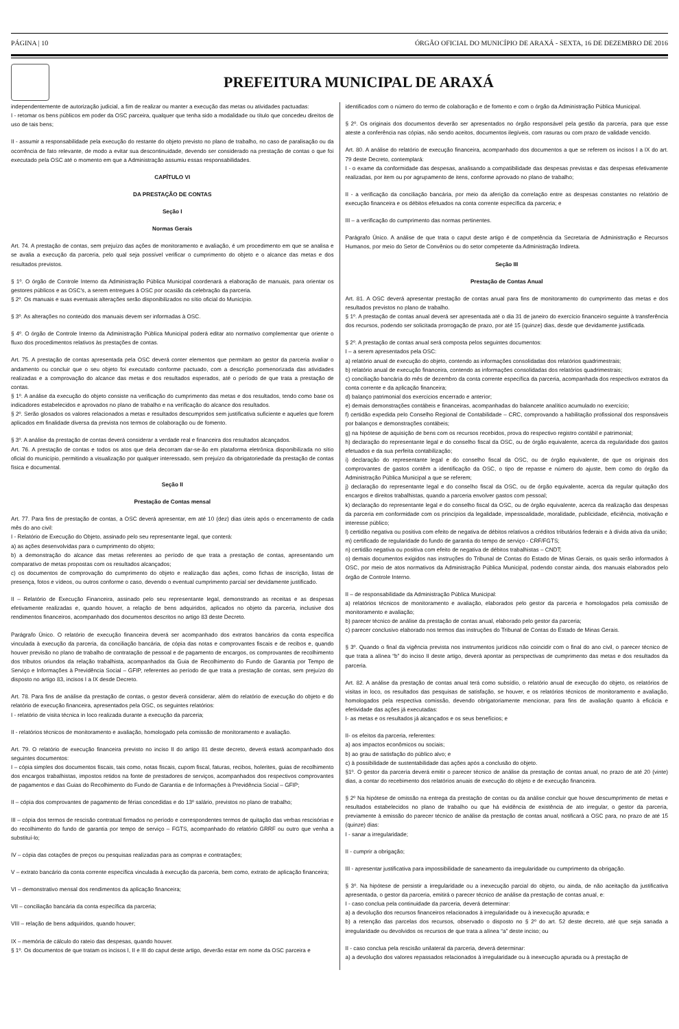PÁGINA | 10 ÓRGÃO OFICIAL DO MUNICÍPIO DE ARAXÁ - SEXTA, 16 DE DEZEMBRO DE 2016
PREFEITURA MUNICIPAL DE ARAXÁ
independentemente de autorização judicial, a fim de realizar ou manter a execução das metas ou atividades pactuadas:
I - retomar os bens públicos em poder da OSC parceira, qualquer que tenha sido a modalidade ou título que concedeu direitos de uso de tais bens;
II - assumir a responsabilidade pela execução do restante do objeto previsto no plano de trabalho, no caso de paralisação ou da ocorrência de fato relevante, de modo a evitar sua descontinuidade, devendo ser considerado na prestação de contas o que foi executado pela OSC até o momento em que a Administração assumiu essas responsabilidades.
CAPÍTULO VI
DA PRESTAÇÃO DE CONTAS
Seção I
Normas Gerais
Art. 74. A prestação de contas, sem prejuízo das ações de monitoramento e avaliação, é um procedimento em que se analisa e se avalia a execução da parceria, pelo qual seja possível verificar o cumprimento do objeto e o alcance das metas e dos resultados previstos.
§ 1º. O órgão de Controle Interno da Administração Pública Municipal coordenará a elaboração de manuais, para orientar os gestores públicos e as OSC's, a serem entregues à OSC por ocasião da celebração da parceria.
§ 2º. Os manuais e suas eventuais alterações serão disponibilizados no sítio oficial do Município.
§ 3º. As alterações no conteúdo dos manuais devem ser informadas à OSC.
§ 4º. O órgão de Controle Interno da Administração Pública Municipal poderá editar ato normativo complementar que oriente o fluxo dos procedimentos relativos às prestações de contas.
Art. 75. A prestação de contas apresentada pela OSC deverá conter elementos que permitam ao gestor da parceria avaliar o andamento ou concluir que o seu objeto foi executado conforme pactuado, com a descrição pormenorizada das atividades realizadas e a comprovação do alcance das metas e dos resultados esperados, até o período de que trata a prestação de contas.
§ 1º. A análise da execução do objeto consiste na verificação do cumprimento das metas e dos resultados, tendo como base os indicadores estabelecidos e aprovados no plano de trabalho e na verificação do alcance dos resultados.
§ 2º. Serão glosados os valores relacionados a metas e resultados descumpridos sem justificativa suficiente e aqueles que forem aplicados em finalidade diversa da prevista nos termos de colaboração ou de fomento.
§ 3º. A análise da prestação de contas deverá considerar a verdade real e financeira dos resultados alcançados.
Art. 76. A prestação de contas e todos os atos que dela decorram dar-se-ão em plataforma eletrônica disponibilizada no sítio oficial do município, permitindo a visualização por qualquer interessado, sem prejuízo da obrigatoriedade da prestação de contas física e documental.
Seção II
Prestação de Contas mensal
Art. 77. Para fins de prestação de contas, a OSC deverá apresentar, em até 10 (dez) dias úteis após o encerramento de cada mês do ano civil:
I - Relatório de Execução do Objeto, assinado pelo seu representante legal, que conterá:
a) as ações desenvolvidas para o cumprimento do objeto;
b) a demonstração do alcance das metas referentes ao período de que trata a prestação de contas, apresentando um comparativo de metas propostas com os resultados alcançados;
c) os documentos de comprovação do cumprimento do objeto e realização das ações, como fichas de inscrição, listas de presença, fotos e vídeos, ou outros conforme o caso, devendo o eventual cumprimento parcial ser devidamente justificado.
II – Relatório de Execução Financeira, assinado pelo seu representante legal, demonstrando as receitas e as despesas efetivamente realizadas e, quando houver, a relação de bens adquiridos, aplicados no objeto da parceria, inclusive dos rendimentos financeiros, acompanhado dos documentos descritos no artigo 83 deste Decreto.
Parágrafo Único. O relatório de execução financeira deverá ser acompanhado dos extratos bancários da conta específica vinculada à execução da parceria, da conciliação bancária, de cópia das notas e comprovantes fiscais e de recibos e, quando houver previsão no plano de trabalho de contratação de pessoal e de pagamento de encargos, os comprovantes de recolhimento dos tributos oriundos da relação trabalhista, acompanhados da Guia de Recolhimento do Fundo de Garantia por Tempo de Serviço e Informações à Previdência Social – GFIP, referentes ao período de que trata a prestação de contas, sem prejuízo do disposto no artigo 83, incisos I a IX desde Decreto.
Art. 78. Para fins de análise da prestação de contas, o gestor deverá considerar, além do relatório de execução do objeto e do relatório de execução financeira, apresentados pela OSC, os seguintes relatórios:
I - relatório de visita técnica in loco realizada durante a execução da parceria;
II - relatórios técnicos de monitoramento e avaliação, homologado pela comissão de monitoramento e avaliação.
Art. 79. O relatório de execução financeira previsto no inciso II do artigo 81 deste decreto, deverá estará acompanhado dos seguintes documentos:
I – cópia simples dos documentos fiscais, tais como, notas fiscais, cupom fiscal, faturas, recibos, holerites, guias de recolhimento dos encargos trabalhistas, impostos retidos na fonte de prestadores de serviços, acompanhados dos respectivos comprovantes de pagamentos e das Guias do Recolhimento do Fundo de Garantia e de Informações à Previdência Social – GFIP;
II – cópia dos comprovantes de pagamento de férias concedidas e do 13º salário, previstos no plano de trabalho;
III – cópia dos termos de rescisão contratual firmados no período e correspondentes termos de quitação das verbas rescisórias e do recolhimento do fundo de garantia por tempo de serviço – FGTS, acompanhado do relatório GRRF ou outro que venha a substituí-lo;
IV – cópia das cotações de preços ou pesquisas realizadas para as compras e contratações;
V – extrato bancário da conta corrente específica vinculada à execução da parceria, bem como, extrato de aplicação financeira;
VI – demonstrativo mensal dos rendimentos da aplicação financeira;
VII – conciliação bancária da conta específica da parceria;
VIII – relação de bens adquiridos, quando houver;
IX – memória de cálculo do rateio das despesas, quando houver.
§ 1º. Os documentos de que tratam os incisos I, II e III do caput deste artigo, deverão estar em nome da OSC parceira e
identificados com o número do termo de colaboração e de fomento e com o órgão da Administração Pública Municipal.
§ 2º. Os originais dos documentos deverão ser apresentados no órgão responsável pela gestão da parceria, para que esse ateste a conferência nas cópias, não sendo aceitos, documentos ilegíveis, com rasuras ou com prazo de validade vencido.
Art. 80. A análise do relatório de execução financeira, acompanhado dos documentos a que se referem os incisos I a IX do art. 79 deste Decreto, contemplará:
I - o exame da conformidade das despesas, analisando a compatibilidade das despesas previstas e das despesas efetivamente realizadas, por item ou por agrupamento de itens, conforme aprovado no plano de trabalho;
II - a verificação da conciliação bancária, por meio da aferição da correlação entre as despesas constantes no relatório de execução financeira e os débitos efetuados na conta corrente específica da parceria; e
III – a verificação do cumprimento das normas pertinentes.
Parágrafo Único. A análise de que trata o caput deste artigo é de competência da Secretaria de Administração e Recursos Humanos, por meio do Setor de Convênios ou do setor competente da Administração Indireta.
Seção III
Prestação de Contas Anual
Art. 81. A OSC deverá apresentar prestação de contas anual para fins de monitoramento do cumprimento das metas e dos resultados previstos no plano de trabalho.
§ 1º. A prestação de contas anual deverá ser apresentada até o dia 31 de janeiro do exercício financeiro seguinte à transferência dos recursos, podendo ser solicitada prorrogação de prazo, por até 15 (quinze) dias, desde que devidamente justificada.
§ 2º. A prestação de contas anual será composta pelos seguintes documentos:
I – a serem apresentados pela OSC:
a) relatório anual de execução do objeto, contendo as informações consolidadas dos relatórios quadrimestrais;
b) relatório anual de execução financeira, contendo as informações consolidadas dos relatórios quadrimestrais;
c) conciliação bancária do mês de dezembro da conta corrente específica da parceria, acompanhada dos respectivos extratos da conta corrente e da aplicação financeira;
d) balanço patrimonial dos exercícios encerrado e anterior;
e) demais demonstrações contábeis e financeiras, acompanhadas do balancete analítico acumulado no exercício;
f) certidão expedida pelo Conselho Regional de Contabilidade – CRC, comprovando a habilitação profissional dos responsáveis por balanços e demonstrações contábeis;
g) na hipótese de aquisição de bens com os recursos recebidos, prova do respectivo registro contábil e patrimonial;
h) declaração do representante legal e do conselho fiscal da OSC, ou de órgão equivalente, acerca da regularidade dos gastos efetuados e da sua perfeita contabilização;
i) declaração do representante legal e do conselho fiscal da OSC, ou de órgão equivalente, de que os originais dos comprovantes de gastos contêm a identificação da OSC, o tipo de repasse e número do ajuste, bem como do órgão da Administração Pública Municipal a que se referem;
j) declaração do representante legal e do conselho fiscal da OSC, ou de órgão equivalente, acerca da regular quitação dos encargos e direitos trabalhistas, quando a parceria envolver gastos com pessoal;
k) declaração do representante legal e do conselho fiscal da OSC, ou de órgão equivalente, acerca da realização das despesas da parceria em conformidade com os princípios da legalidade, impessoalidade, moralidade, publicidade, eficiência, motivação e interesse público;
l) certidão negativa ou positiva com efeito de negativa de débitos relativos a créditos tributários federais e à dívida ativa da união;
m) certificado de regularidade do fundo de garantia do tempo de serviço - CRF/FGTS;
n) certidão negativa ou positiva com efeito de negativa de débitos trabalhistas – CNDT;
o) demais documentos exigidos nas instruções do Tribunal de Contas do Estado de Minas Gerais, os quais serão informados à OSC, por meio de atos normativos da Administração Pública Municipal, podendo constar ainda, dos manuais elaborados pelo órgão de Controle Interno.
II – de responsabilidade da Administração Pública Municipal:
a) relatórios técnicos de monitoramento e avaliação, elaborados pelo gestor da parceria e homologados pela comissão de monitoramento e avaliação;
b) parecer técnico de análise da prestação de contas anual, elaborado pelo gestor da parceria;
c) parecer conclusivo elaborado nos termos das instruções do Tribunal de Contas do Estado de Minas Gerais.
§ 3º. Quando o final da vigência prevista nos instrumentos jurídicos não coincidir com o final do ano civil, o parecer técnico de que trata a alínea “b” do inciso II deste artigo, deverá apontar as perspectivas de cumprimento das metas e dos resultados da parceria.
Art. 82. A análise da prestação de contas anual terá como subsídio, o relatório anual de execução do objeto, os relatórios de visitas in loco, os resultados das pesquisas de satisfação, se houver, e os relatórios técnicos de monitoramento e avaliação, homologados pela respectiva comissão, devendo obrigatoriamente mencionar, para fins de avaliação quanto à eficácia e efetividade das ações já executadas:
I- as metas e os resultados já alcançados e os seus benefícios; e
II- os efeitos da parceria, referentes:
a) aos impactos econômicos ou sociais;
b) ao grau de satisfação do público alvo; e
c) à possibilidade de sustentabilidade das ações após a conclusão do objeto.
§1º. O gestor da parceria deverá emitir o parecer técnico de análise da prestação de contas anual, no prazo de até 20 (vinte) dias, a contar do recebimento dos relatórios anuais de execução do objeto e de execução financeira.
§ 2º Na hipótese de omissão na entrega da prestação de contas ou da análise concluir que houve descumprimento de metas e resultados estabelecidos no plano de trabalho ou que há evidência de existência de ato irregular, o gestor da parceria, previamente à emissão do parecer técnico de análise da prestação de contas anual, notificará a OSC para, no prazo de até 15 (quinze) dias:
I - sanar a irregularidade;
II - cumprir a obrigação;
III - apresentar justificativa para impossibilidade de saneamento da irregularidade ou cumprimento da obrigação.
§ 3º. Na hipótese de persistir a irregularidade ou a inexecução parcial do objeto, ou ainda, de não aceitação da justificativa apresentada, o gestor da parceria, emitirá o parecer técnico de análise da prestação de contas anual, e:
I - caso conclua pela continuidade da parceria, deverá determinar:
a) a devolução dos recursos financeiros relacionados à irregularidade ou à inexecução apurada; e
b) a retenção das parcelas dos recursos, observado o disposto no § 2º do art. 52 deste decreto, até que seja sanada a irregularidade ou devolvidos os recursos de que trata a alínea “a” deste inciso; ou
II - caso conclua pela rescisão unilateral da parceria, deverá determinar:
a) a devolução dos valores repassados relacionados à irregularidade ou à inexecução apurada ou à prestação de